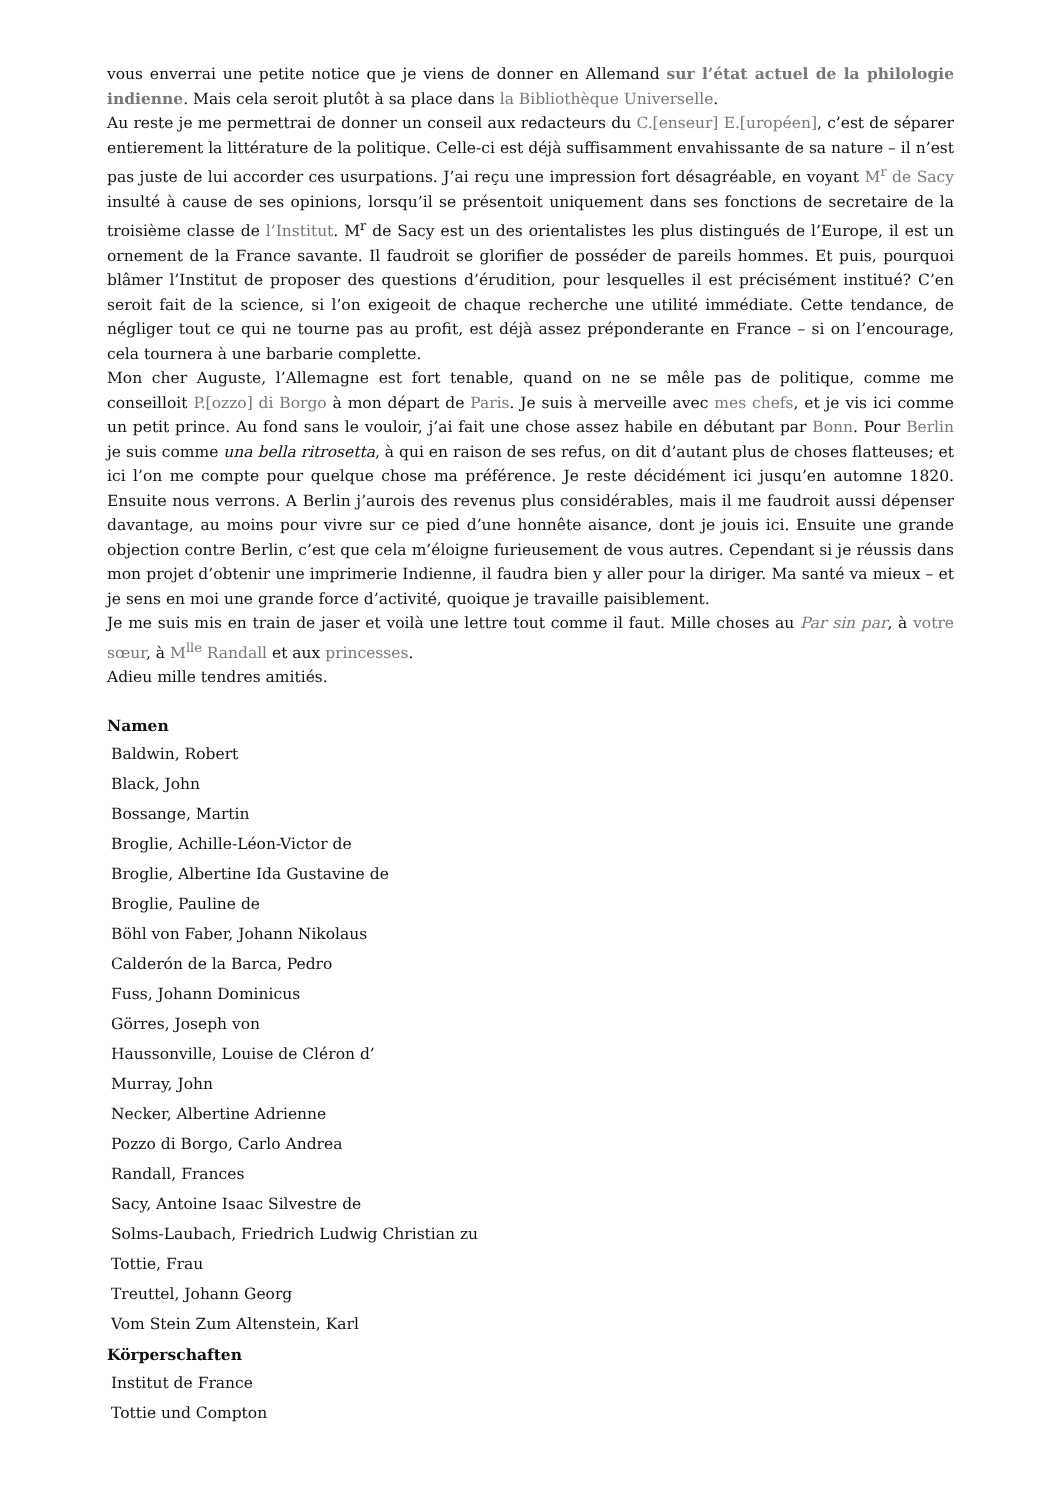vous enverrai une petite notice que je viens de donner en Allemand sur l’état actuel de la philologie indienne. Mais cela seroit plutôt à sa place dans la Bibliothèque Universelle.
Au reste je me permettrai de donner un conseil aux redacteurs du C.[enseur] E.[uropéen], c’est de séparer entierement la littérature de la politique. Celle-ci est déjà suffisamment envahissante de sa nature – il n’est pas juste de lui accorder ces usurpations. J’ai reçu une impression fort désagréable, en voyant M<sup>r</sup> de Sacy insulté à cause de ses opinions, lorsqu’il se présentoit uniquement dans ses fonctions de secretaire de la troisième classe de l’Institut. M<sup>r</sup> de Sacy est un des orientalistes les plus distingués de l’Europe, il est un ornement de la France savante. Il faudroit se glorifier de posséder de pareils hommes. Et puis, pourquoi blâmer l’Institut de proposer des questions d’érudition, pour lesquelles il est précisément institué? C’en seroit fait de la science, si l’on exigeoit de chaque recherche une utilité immédiate. Cette tendance, de négliger tout ce qui ne tourne pas au profit, est déjà assez préponderante en France – si on l’encourage, cela tournera à une barbarie complette.
Mon cher Auguste, l’Allemagne est fort tenable, quand on ne se mêle pas de politique, comme me conseilloit P.[ozzo] di Borgo à mon départ de Paris. Je suis à merveille avec mes chefs, et je vis ici comme un petit prince. Au fond sans le vouloir, j’ai fait une chose assez habile en débutant par Bonn. Pour Berlin je suis comme una bella ritrosetta, à qui en raison de ses refus, on dit d’autant plus de choses flatteuses; et ici l’on me compte pour quelque chose ma préférence. Je reste décidément ici jusqu’en automne 1820. Ensuite nous verrons. A Berlin j’aurois des revenus plus considérables, mais il me faudroit aussi dépenser davantage, au moins pour vivre sur ce pied d’une honnête aisance, dont je jouis ici. Ensuite une grande objection contre Berlin, c’est que cela m’éloigne furieusement de vous autres. Cependant si je réussis dans mon projet d’obtenir une imprimerie Indienne, il faudra bien y aller pour la diriger. Ma santé va mieux – et je sens en moi une grande force d’activité, quoique je travaille paisiblement.
Je me suis mis en train de jaser et voilà une lettre tout comme il faut. Mille choses au Par sin par, à votre sœur, à M<sup>lle</sup> Randall et aux princesses.
Adieu mille tendres amitiés.
Namen
Baldwin, Robert
Black, John
Bossange, Martin
Broglie, Achille-Léon-Victor de
Broglie, Albertine Ida Gustavine de
Broglie, Pauline de
Böhl von Faber, Johann Nikolaus
Calderón de la Barca, Pedro
Fuss, Johann Dominicus
Görres, Joseph von
Haussonville, Louise de Cléron d’
Murray, John
Necker, Albertine Adrienne
Pozzo di Borgo, Carlo Andrea
Randall, Frances
Sacy, Antoine Isaac Silvestre de
Solms-Laubach, Friedrich Ludwig Christian zu
Tottie, Frau
Treuttel, Johann Georg
Vom Stein Zum Altenstein, Karl
Körperschaften
Institut de France
Tottie und Compton